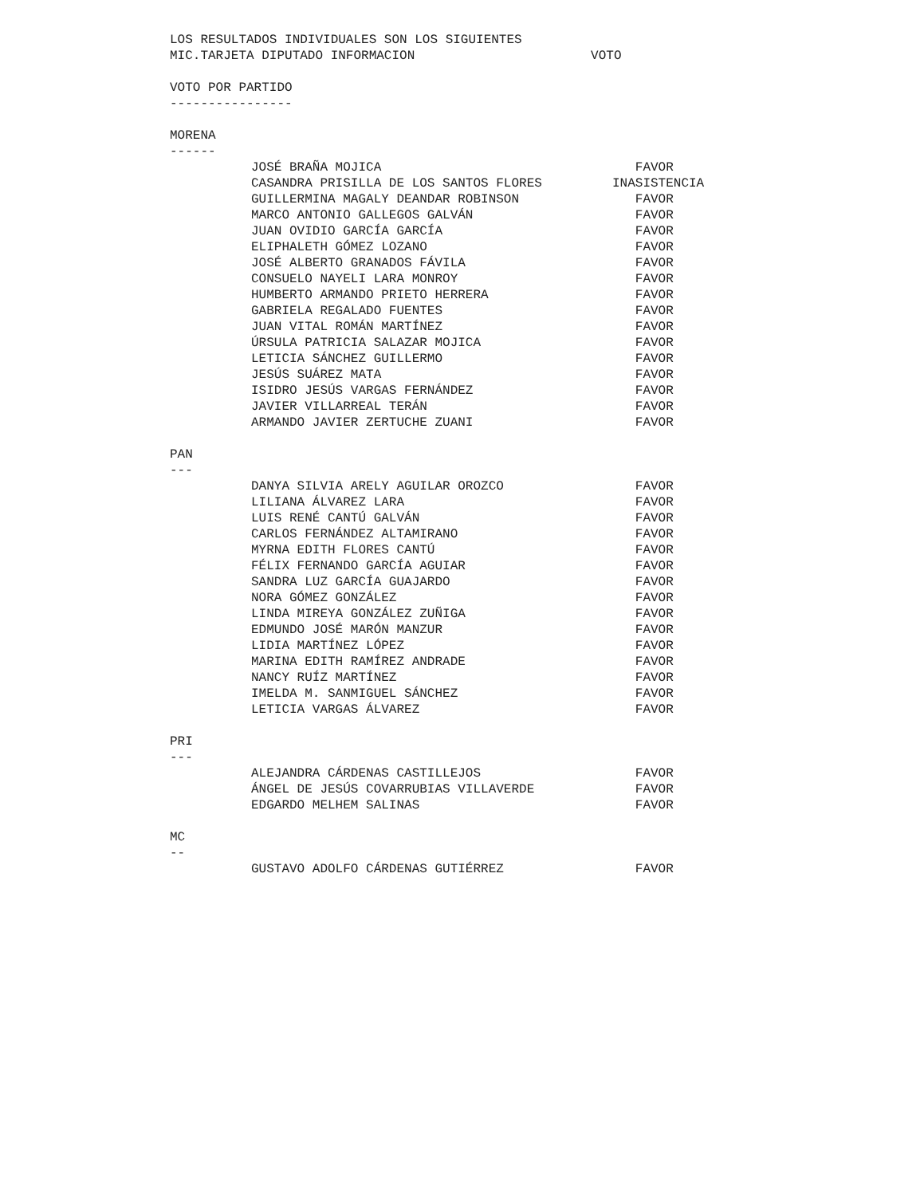LOS RESULTADOS INDIVIDUALES SON LOS SIGUIENTES
MIC.TARJETA DIPUTADO INFORMACION VOTO
VOTO POR PARTIDO
----------------
MORENA
------
| JOSÉ BRAÑA MOJICA | FAVOR |
| CASANDRA PRISILLA DE LOS SANTOS FLORES | INASISTENCIA |
| GUILLERMINA MAGALY DEANDAR ROBINSON | FAVOR |
| MARCO ANTONIO GALLEGOS GALVÁN | FAVOR |
| JUAN OVIDIO GARCÍA GARCÍA | FAVOR |
| ELIPHALETH GÓMEZ LOZANO | FAVOR |
| JOSÉ ALBERTO GRANADOS FÁVILA | FAVOR |
| CONSUELO NAYELI LARA MONROY | FAVOR |
| HUMBERTO ARMANDO PRIETO HERRERA | FAVOR |
| GABRIELA REGALADO FUENTES | FAVOR |
| JUAN VITAL ROMÁN MARTÍNEZ | FAVOR |
| ÚRSULA PATRICIA SALAZAR MOJICA | FAVOR |
| LETICIA SÁNCHEZ GUILLERMO | FAVOR |
| JESÚS SUÁREZ MATA | FAVOR |
| ISIDRO JESÚS VARGAS FERNÁNDEZ | FAVOR |
| JAVIER VILLARREAL TERÁN | FAVOR |
| ARMANDO JAVIER ZERTUCHE ZUANI | FAVOR |
PAN
---
| DANYA SILVIA ARELY AGUILAR OROZCO | FAVOR |
| LILIANA ÁLVAREZ LARA | FAVOR |
| LUIS RENÉ CANTÚ GALVÁN | FAVOR |
| CARLOS FERNÁNDEZ ALTAMIRANO | FAVOR |
| MYRNA EDITH FLORES CANTÚ | FAVOR |
| FÉLIX FERNANDO GARCÍA AGUIAR | FAVOR |
| SANDRA LUZ GARCÍA GUAJARDO | FAVOR |
| NORA GÓMEZ GONZÁLEZ | FAVOR |
| LINDA MIREYA GONZÁLEZ ZUÑIGA | FAVOR |
| EDMUNDO JOSÉ MARÓN MANZUR | FAVOR |
| LIDIA MARTÍNEZ LÓPEZ | FAVOR |
| MARINA EDITH RAMÍREZ ANDRADE | FAVOR |
| NANCY RUÍZ MARTÍNEZ | FAVOR |
| IMELDA M. SANMIGUEL SÁNCHEZ | FAVOR |
| LETICIA VARGAS ÁLVAREZ | FAVOR |
PRI
---
| ALEJANDRA CÁRDENAS CASTILLEJOS | FAVOR |
| ÁNGEL DE JESÚS COVARRUBIAS VILLAVERDE | FAVOR |
| EDGARDO MELHEM SALINAS | FAVOR |
MC
--
| GUSTAVO ADOLFO CÁRDENAS GUTIÉRREZ | FAVOR |